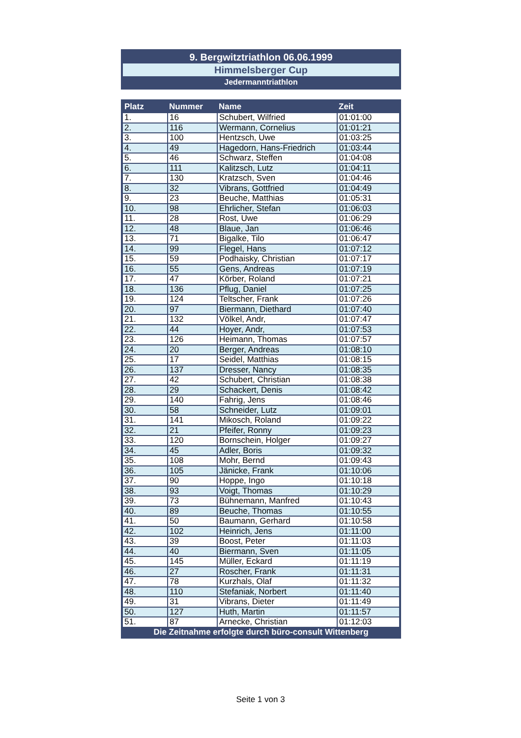9. Bergwitztriathlon 06.06.1999
Himmelsberger Cup
Jedermanntriathlon
| Platz | Nummer | Name | Zeit |
| --- | --- | --- | --- |
| 1. | 16 | Schubert, Wilfried | 01:01:00 |
| 2. | 116 | Wermann, Cornelius | 01:01:21 |
| 3. | 100 | Hentzsch, Uwe | 01:03:25 |
| 4. | 49 | Hagedorn, Hans-Friedrich | 01:03:44 |
| 5. | 46 | Schwarz, Steffen | 01:04:08 |
| 6. | 111 | Kalitzsch, Lutz | 01:04:11 |
| 7. | 130 | Kratzsch, Sven | 01:04:46 |
| 8. | 32 | Vibrans, Gottfried | 01:04:49 |
| 9. | 23 | Beuche, Matthias | 01:05:31 |
| 10. | 98 | Ehrlicher, Stefan | 01:06:03 |
| 11. | 28 | Rost, Uwe | 01:06:29 |
| 12. | 48 | Blaue, Jan | 01:06:46 |
| 13. | 71 | Bigalke, Tilo | 01:06:47 |
| 14. | 99 | Flegel, Hans | 01:07:12 |
| 15. | 59 | Podhaisky, Christian | 01:07:17 |
| 16. | 55 | Gens, Andreas | 01:07:19 |
| 17. | 47 | Körber, Roland | 01:07:21 |
| 18. | 136 | Pflug, Daniel | 01:07:25 |
| 19. | 124 | Teltscher, Frank | 01:07:26 |
| 20. | 97 | Biermann, Diethard | 01:07:40 |
| 21. | 132 | Völkel, Andr, | 01:07:47 |
| 22. | 44 | Hoyer, Andr, | 01:07:53 |
| 23. | 126 | Heimann, Thomas | 01:07:57 |
| 24. | 20 | Berger, Andreas | 01:08:10 |
| 25. | 17 | Seidel, Matthias | 01:08:15 |
| 26. | 137 | Dresser, Nancy | 01:08:35 |
| 27. | 42 | Schubert, Christian | 01:08:38 |
| 28. | 29 | Schackert, Denis | 01:08:42 |
| 29. | 140 | Fahrig, Jens | 01:08:46 |
| 30. | 58 | Schneider, Lutz | 01:09:01 |
| 31. | 141 | Mikosch, Roland | 01:09:22 |
| 32. | 21 | Pfeifer, Ronny | 01:09:23 |
| 33. | 120 | Bornschein, Holger | 01:09:27 |
| 34. | 45 | Adler, Boris | 01:09:32 |
| 35. | 108 | Mohr, Bernd | 01:09:43 |
| 36. | 105 | Jänicke, Frank | 01:10:06 |
| 37. | 90 | Hoppe, Ingo | 01:10:18 |
| 38. | 93 | Voigt, Thomas | 01:10:29 |
| 39. | 73 | Bühnemann, Manfred | 01:10:43 |
| 40. | 89 | Beuche, Thomas | 01:10:55 |
| 41. | 50 | Baumann, Gerhard | 01:10:58 |
| 42. | 102 | Heinrich, Jens | 01:11:00 |
| 43. | 39 | Boost, Peter | 01:11:03 |
| 44. | 40 | Biermann, Sven | 01:11:05 |
| 45. | 145 | Müller, Eckard | 01:11:19 |
| 46. | 27 | Roscher, Frank | 01:11:31 |
| 47. | 78 | Kurzhals, Olaf | 01:11:32 |
| 48. | 110 | Stefaniak, Norbert | 01:11:40 |
| 49. | 31 | Vibrans, Dieter | 01:11:49 |
| 50. | 127 | Huth, Martin | 01:11:57 |
| 51. | 87 | Arnecke, Christian | 01:12:03 |
| Die Zeitnahme erfolgte durch büro-consult Wittenberg | | | |
Seite 1 von 3